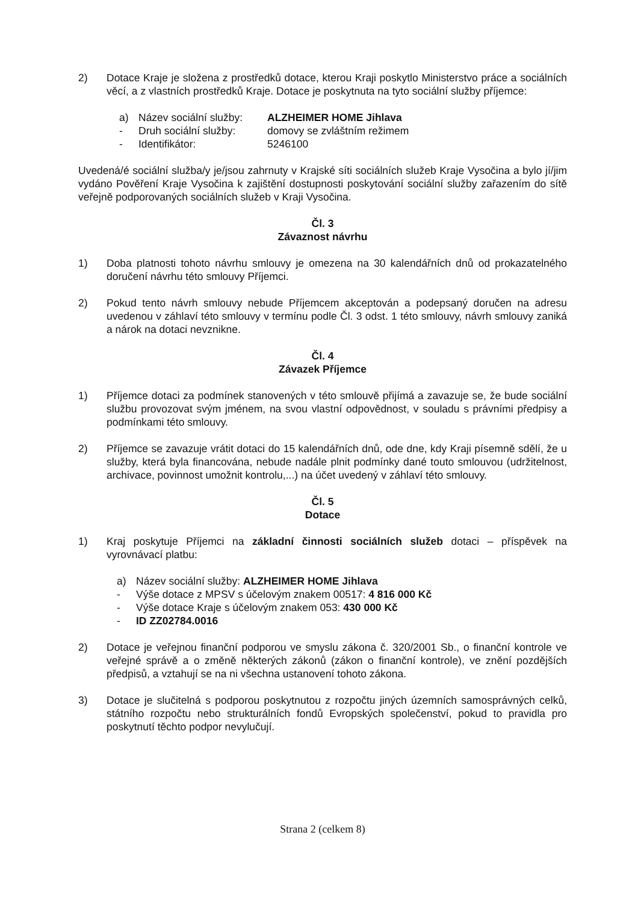2) Dotace Kraje je složena z prostředků dotace, kterou Kraji poskytlo Ministerstvo práce a sociálních věcí, a z vlastních prostředků Kraje. Dotace je poskytnuta na tyto sociální služby příjemce:
a) Název sociální služby:
ALZHEIMER HOME Jihlava
- Druh sociální služby:
domovy se zvláštním režimem
- Identifikátor: 5246100
Uvedená/é sociální služba/y je/jsou zahrnuty v Krajské síti sociálních služeb Kraje Vysočina a bylo jí/jim vydáno Pověření Kraje Vysočina k zajištění dostupnosti poskytování sociální služby zařazením do sítě veřejně podporovaných sociálních služeb v Kraji Vysočina.
Čl. 3
Závaznost návrhu
1) Doba platnosti tohoto návrhu smlouvy je omezena na 30 kalendářních dnů od prokazatelného doručení návrhu této smlouvy Příjemci.
2) Pokud tento návrh smlouvy nebude Příjemcem akceptován a podepsaný doručen na adresu uvedenou v záhlaví této smlouvy v termínu podle Čl. 3 odst. 1 této smlouvy, návrh smlouvy zaniká a nárok na dotaci nevznikne.
Čl. 4
Závazek Příjemce
1) Příjemce dotaci za podmínek stanovených v této smlouvě přijímá a zavazuje se, že bude sociální službu provozovat svým jménem, na svou vlastní odpovědnost, v souladu s právními předpisy a podmínkami této smlouvy.
2) Příjemce se zavazuje vrátit dotaci do 15 kalendářních dnů, ode dne, kdy Kraji písemně sdělí, že u služby, která byla financována, nebude nadále plnit podmínky dané touto smlouvou (udržitelnost, archivace, povinnost umožnit kontrolu,...) na účet uvedený v záhlaví této smlouvy.
Čl. 5
Dotace
1) Kraj poskytuje Příjemci na základní činnosti sociálních služeb dotaci – příspěvek na vyrovnávací platbu:
a) Název sociální služby: ALZHEIMER HOME Jihlava
- Výše dotace z MPSV s účelovým znakem 00517: 4 816 000 Kč
- Výše dotace Kraje s účelovým znakem 053: 430 000 Kč
- ID ZZ02784.0016
2) Dotace je veřejnou finanční podporou ve smyslu zákona č. 320/2001 Sb., o finanční kontrole ve veřejné správě a o změně některých zákonů (zákon o finanční kontrole), ve znění pozdějších předpisů, a vztahují se na ni všechna ustanovení tohoto zákona.
3) Dotace je slučitelná s podporou poskytnutou z rozpočtu jiných územních samosprávných celků, státního rozpočtu nebo strukturálních fondů Evropských společenství, pokud to pravidla pro poskytnutí těchto podpor nevylučují.
Strana 2 (celkem 8)